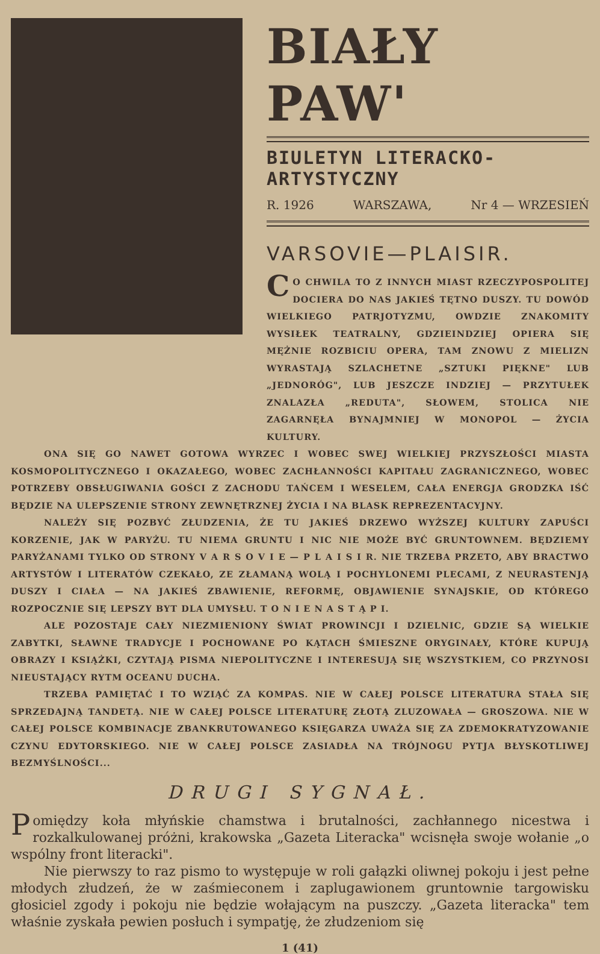BIAŁY PAW'
BIULETYN LITERACKO-ARTYSTYCZNY
R. 1926 WARSZAWA, Nr 4 — WRZESIEŃ
VARSOVIE—PLAISIR.
CO CHWILA TO Z INNYCH MIAST RZECZYPOSPOLITEJ DOCIERA DO NAS JAKIEŚ TĘTNO DUSZY. TU DOWÓD WIELKIEGO PATRJOTYZMU, OWDZIE ZNAKOMITY WYSIŁEK TEATRALNY, GDZIEINDZIEJ OPIERA SIĘ MĘŻNIE ROZBICIU OPERA, TAM ZNOWU Z MIELIZN WYRASTAJĄ SZLACHETNE „SZTUKI PIĘKNE" LUB „JEDNORÓG", LUB JESZCZE INDZIEJ — PRZYTUŁEK ZNALAZŁA „REDUTA", SŁOWEM, STOLICA NIE ZAGARNĘŁA BYNAJMNIEJ W MONOPOL — ŻYCIA KULTURY.
ONA SIĘ GO NAWET GOTOWA WYRZEC I WOBEC SWEJ WIELKIEJ PRZYSZŁOŚCI MIASTA KOSMOPOLITYCZNEGO I OKAZAŁEGO, WOBEC ZACHŁANNOŚCI KAPITAŁU ZAGRANICZNEGO, WOBEC POTRZEBY OBSŁUGIWANIA GOŚCI Z ZACHODU TAŃCEM I WESELEM, CAŁA ENERGJA GRODZKA IŚĆ BĘDZIE NA ULEPSZENIE STRONY ZEWNĘTRZNEJ ŻYCIA I NA BLASK REPREZENTACYJNY.
NALEŻY SIĘ POZBYĆ ZŁUDZENIA, ŻE TU JAKIEŚ DRZEWO WYŻSZEJ KULTURY ZAPUŚCI KORZENIE, JAK W PARYŻU. TU NIEMA GRUNTU I NIC NIE MOŻE BYĆ GRUNTOWNEM. BĘDZIEMY PARYŻANAMI TYLKO OD STRONY V A R S O V I E — P L A I S I R. NIE TRZEBA PRZETO, ABY BRACTWO ARTYSTÓW I LITERATÓW CZEKAŁO, ZE ZŁAMANĄ WOLĄ I POCHYLONEMI PLECAMI, Z NEURASTENJĄ DUSZY I CIAŁA — NA JAKIEŚ ZBAWIENIE, REFORMĘ, OBJAWIENIE SYNAJSKIE, OD KTÓREGO ROZPOCZNIE SIĘ LEPSZY BYT DLA UMYSŁU. T O N I E N A S T Ą P I.
ALE POZOSTAJE CAŁY NIEZMIENIONY ŚWIAT PROWINCJI I DZIELNIC, GDZIE SĄ WIELKIE ZABYTKI, SŁAWNE TRADYCJE I POCHOWANE PO KĄTACH ŚMIESZNE ORYGINAŁY, KTÓRE KUPUJĄ OBRAZY I KSIĄŻKI, CZYTAJĄ PISMA NIEPOLITYCZNE I INTERESUJĄ SIĘ WSZYSTKIEM, CO PRZYNOSI NIEUSTAJĄCY RYTM OCEANU DUCHA.
TRZEBA PAMIĘTAĆ I TO WZIĄĆ ZA KOMPAS. NIE W CAŁEJ POLSCE LITERATURA STAŁA SIĘ SPRZEDAJNĄ TANDETĄ. NIE W CAŁEJ POLSCE LITERATURĘ ZŁOTĄ ZLUZOWAŁA — GROSZOWA. NIE W CAŁEJ POLSCE KOMBINACJE ZBANKRUTOWANEGO KSIĘGARZA UWAŻA SIĘ ZA ZDEMOKRATYZOWANIE CZYNU EDYTORSKIEGO. NIE W CAŁEJ POLSCE ZASIADŁA NA TRÓJNOGU PYTJA BŁYSKOTLIWEJ BEZMYŚLNOŚCI...
DRUGI SYGNAŁ.
Pomiędzy koła młyńskie chamstwa i brutalności, zachłannego nicestwa i rozkalkulowanej próżni, krakowska „Gazeta Literacka" wcisnęła swoje wołanie „o wspólny front literacki".
Nie pierwszy to raz pismo to występuje w roli gałązki oliwnej pokoju i jest pełne młodych złudzeń, że w zaśmieconem i zaplugawionem gruntownie targowisku głosiciel zgody i pokoju nie będzie wołającym na puszczy. „Gazeta literacka" tem właśnie zyskała pewien posłuch i sympatję, że złudzeniom się
1 (41)